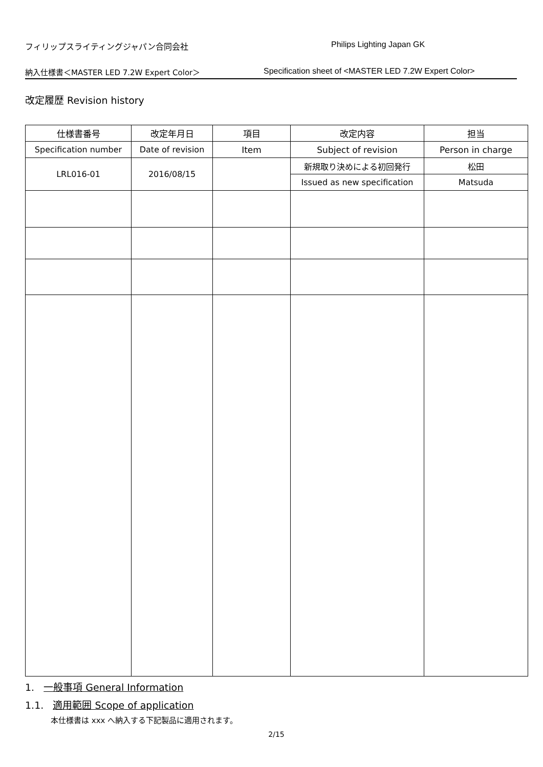フィリップスライティングジャパン合同会社 Philips Lighting Japan GK
納入仕様書＜MASTER LED 7.2W Expert Color＞ Specification sheet of <MASTER LED 7.2W Expert Color>
改定履歴 Revision history
| 仕様書番号 | 改定年月日 | 項目 | 改定内容 | 担当 |
| --- | --- | --- | --- | --- |
| Specification number | Date of revision | Item | Subject of revision | Person in charge |
| LRL016-01 | 2016/08/15 | | 新規取り決めによる初回発行 | 松田 |
| | | | Issued as new specification | Matsuda |
1. 一般事項 General Information
1.1. 適用範囲 Scope of application
本仕様書は xxx へ納入する下記製品に適用されます。
2/15